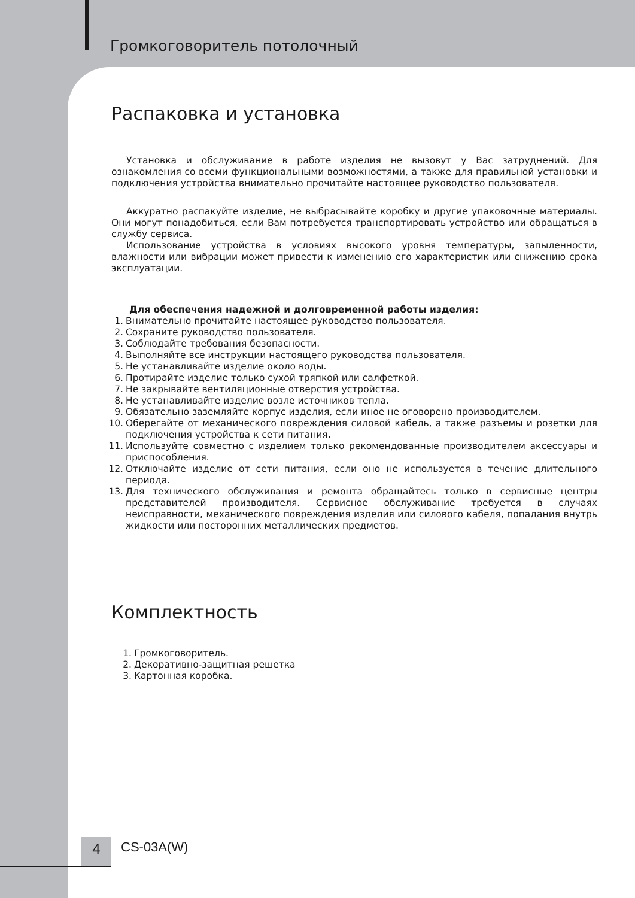Громкоговоритель потолочный
Распаковка и установка
Установка и обслуживание в работе изделия не вызовут у Вас затруднений. Для ознакомления со всеми функциональными возможностями, а также для правильной установки и подключения устройства внимательно прочитайте настоящее руководство пользователя.
Аккуратно распакуйте изделие, не выбрасывайте коробку и другие упаковочные материалы. Они могут понадобиться, если Вам потребуется транспортировать устройство или обращаться в службу сервиса.
Использование устройства в условиях высокого уровня температуры, запыленности, влажности или вибрации может привести к изменению его характеристик или снижению срока эксплуатации.
Для обеспечения надежной и долговременной работы изделия:
1. Внимательно прочитайте настоящее руководство пользователя.
2. Сохраните руководство пользователя.
3. Соблюдайте требования безопасности.
4. Выполняйте все инструкции настоящего руководства пользователя.
5. Не устанавливайте изделие около воды.
6. Протирайте изделие только сухой тряпкой или салфеткой.
7. Не закрывайте вентиляционные отверстия устройства.
8. Не устанавливайте изделие возле источников тепла.
9. Обязательно заземляйте корпус изделия, если иное не оговорено производителем.
10. Оберегайте от механического повреждения силовой кабель, а также разъемы и розетки для подключения устройства к сети питания.
11. Используйте совместно с изделием только рекомендованные производителем аксессуары и приспособления.
12. Отключайте изделие от сети питания, если оно не используется в течение длительного периода.
13. Для технического обслуживания и ремонта обращайтесь только в сервисные центры представителей производителя. Сервисное обслуживание требуется в случаях неисправности, механического повреждения изделия или силового кабеля, попадания внутрь жидкости или посторонних металлических предметов.
Комплектность
1. Громкоговоритель.
2. Декоративно-защитная решетка
3. Картонная коробка.
4 CS-03A(W)